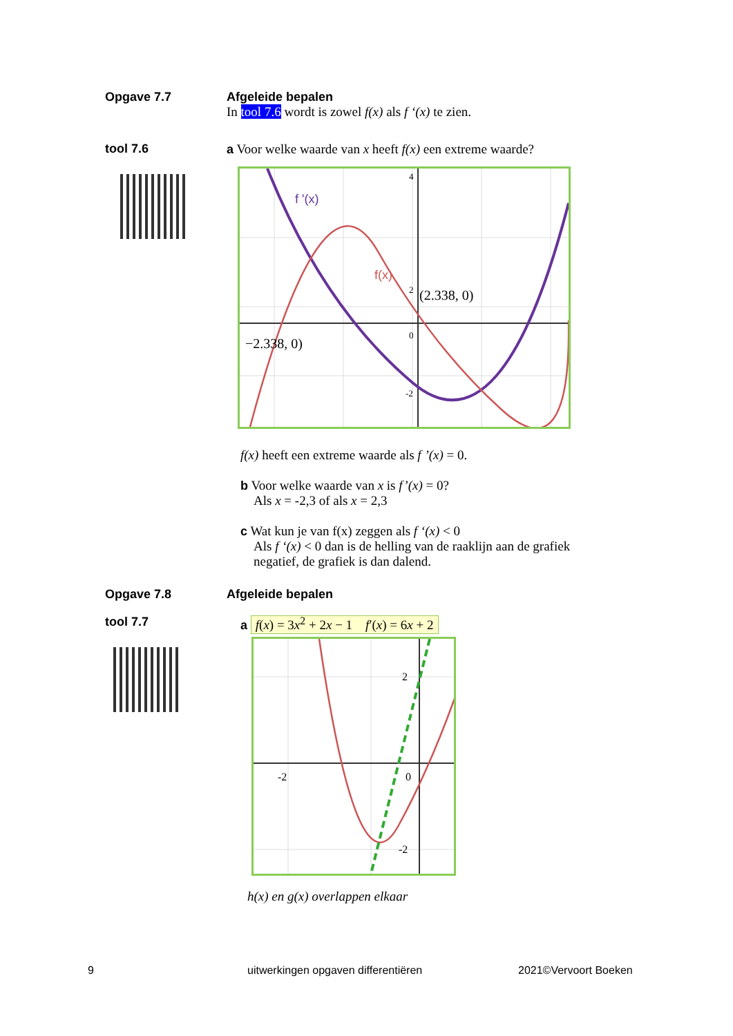Opgave 7.7 Afgeleide bepalen
In tool 7.6 wordt is zowel f(x) als f ‘(x) te zien.
tool 7.6 a Voor welke waarde van x heeft f(x) een extreme waarde?
f '(x)
f(x)
(2.338, 0)
−2.338, 0)
4
2
0
-2
f(x) heeft een extreme waarde als f ’(x) = 0.
b Voor welke waarde van x is f’(x) = 0?
Als x = -2,3 of als x = 2,3
c Wat kun je van f(x) zeggen als f ‘(x) < 0
Als f ‘(x) < 0 dan is de helling van de raaklijn aan de grafiek
negatief, de grafiek is dan dalend.
Opgave 7.8 Afgeleide bepalen
tool 7.7 a f(x) = 3x<sup>2</sup> + 2x − 1 f′(x) = 6x + 2
-2
0
2
-2
h(x) en g(x) overlappen elkaar
9
uitwerkingen opgaven differentiëren
2021©Vervoort Boeken